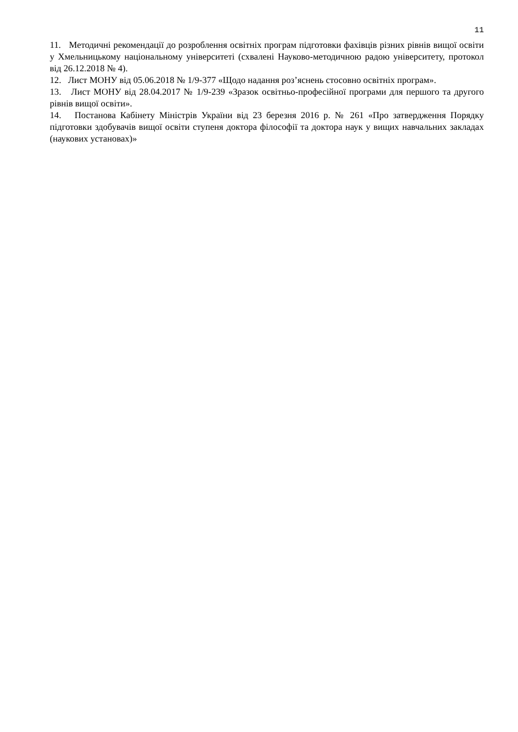11
11. Методичні рекомендації до розроблення освітніх програм підготовки фахівців різних рівнів вищої освіти у Хмельницькому національному університеті (схвалені Науково-методичною радою університету, протокол від 26.12.2018 № 4).
12. Лист МОНУ від 05.06.2018 № 1/9-377 «Щодо надання роз’яснень стосовно освітніх програм».
13. Лист МОНУ від 28.04.2017 № 1/9-239 «Зразок освітньо-професійної програми для першого та другого рівнів вищої освіти».
14. Постанова Кабінету Міністрів України від 23 березня 2016 р. № 261 «Про затвердження Порядку підготовки здобувачів вищої освіти ступеня доктора філософії та доктора наук у вищих навчальних закладах (наукових установах)»